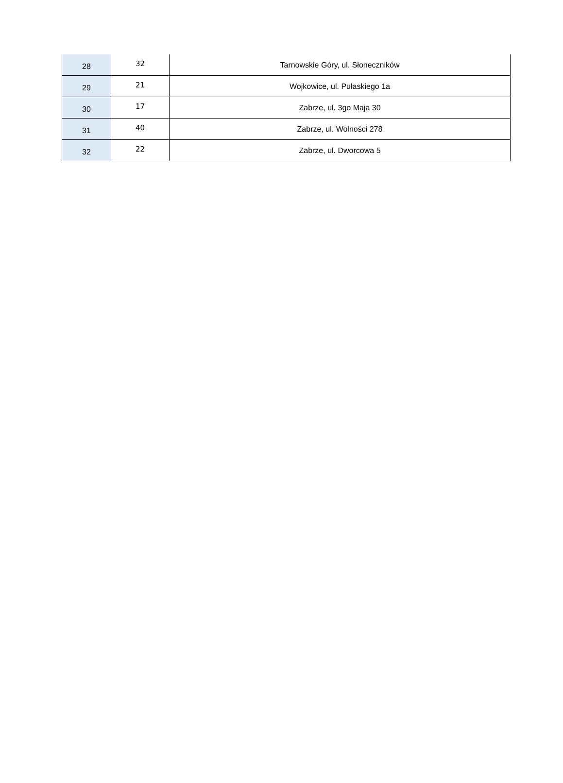| 28 | 32 | Tarnowskie Góry, ul. Słoneczników |
| 29 | 21 | Wojkowice, ul. Pułaskiego 1a |
| 30 | 17 | Zabrze, ul. 3go Maja 30 |
| 31 | 40 | Zabrze, ul. Wolności 278 |
| 32 | 22 | Zabrze, ul. Dworcowa 5 |